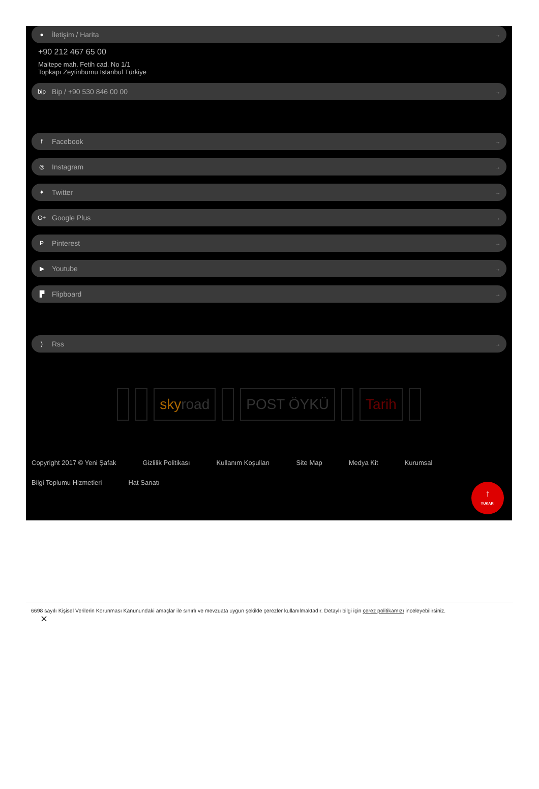● İletişim / Harita →
+90 212 467 65 00
Maltepe mah. Fetih cad. No 1/1
Topkapı Zeytinburnu İstanbul Türkiye
bip Bip / +90 530 846 00 00 →
f Facebook →
◎ Instagram →
✦ Twitter →
G+ Google Plus →
P Pinterest →
▶ Youtube →
▛ Flipboard →
) Rss →
sky road POST ÖYKÜ Tarih
Copyright 2017 © Yeni Şafak Gizlilik Politikası Kullanım Koşulları Site Map Medya Kit Kurumsal Bilgi Toplumu Hizmetleri Hat Sanatı
↑
YUKARI
6698 sayılı Kişisel Verilerin Korunması Kanunundaki amaçlar ile sınırlı ve mevzuata uygun şekilde çerezler kullanılmaktadır. Detaylı bilgi için çerez politikamızı inceleyebilirsiniz.
✕